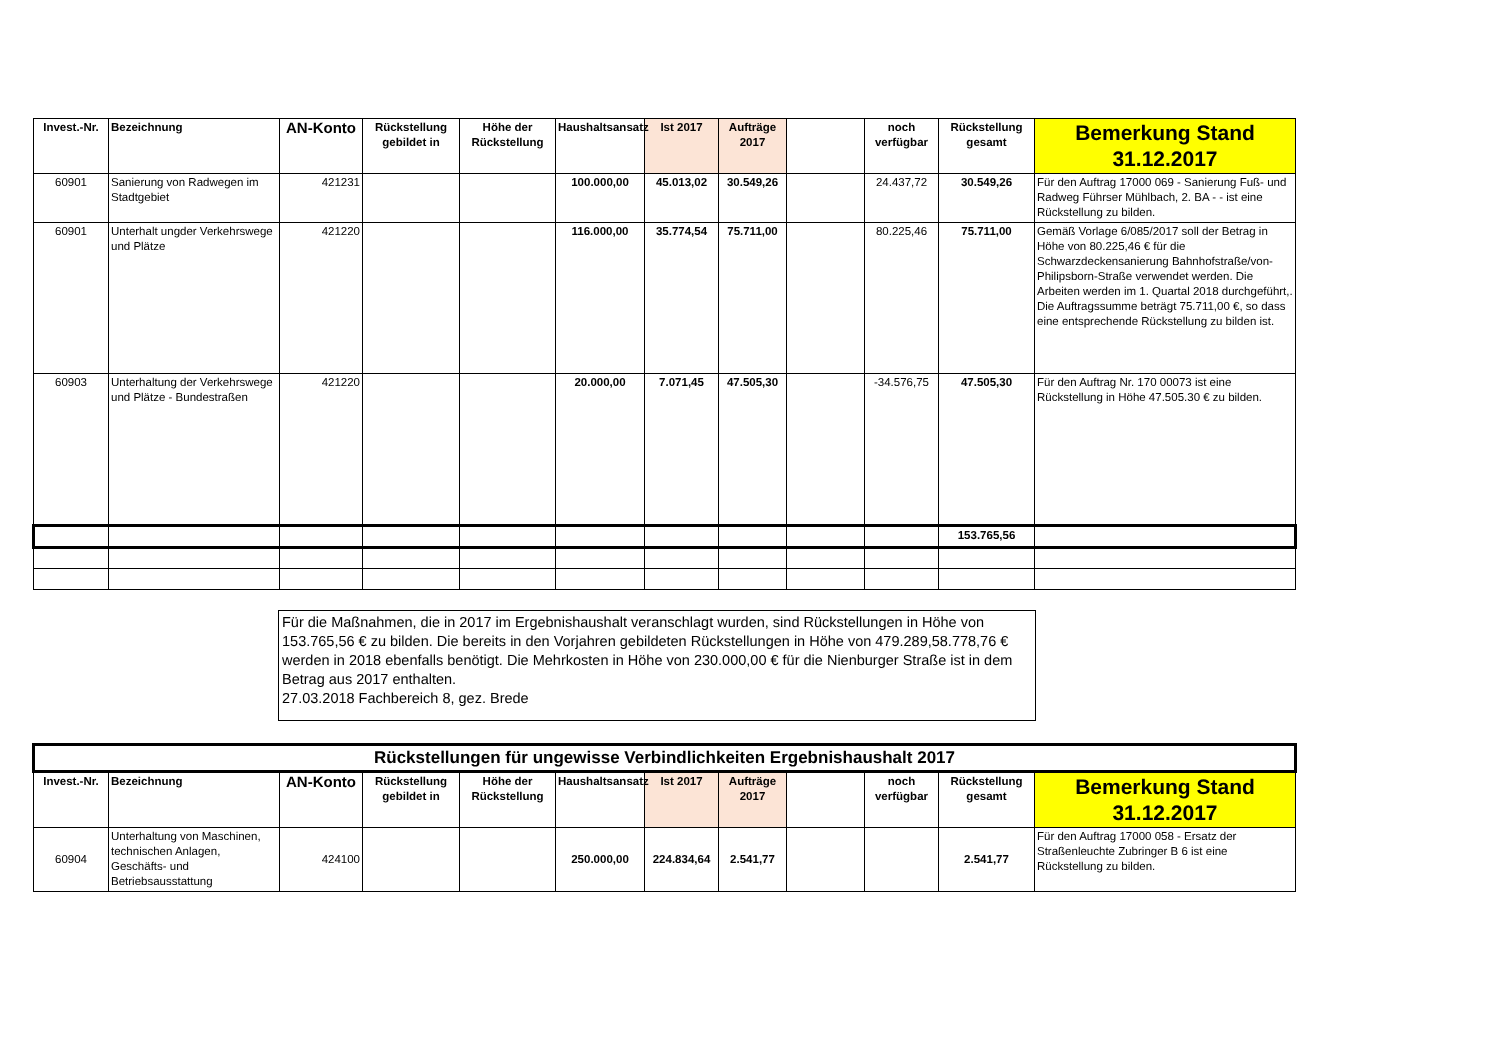| Invest.-Nr. | Bezeichnung | AN-Konto | Rückstellung gebildet in | Höhe der Rückstellung | Haushaltsansatz | Ist 2017 | Aufträge 2017 | | noch verfügbar | Rückstellung gesamt | Bemerkung Stand 31.12.2017 |
| --- | --- | --- | --- | --- | --- | --- | --- | --- | --- | --- | --- |
| 60901 | Sanierung von Radwegen im Stadtgebiet | 421231 | | | 100.000,00 | 45.013,02 | 30.549,26 | | 24.437,72 | 30.549,26 | Für den Auftrag 17000 069 - Sanierung Fuß- und Radweg Führser Mühlbach, 2. BA - - ist eine Rückstellung zu bilden. |
| 60901 | Unterhalt ungder Verkehrswege und Plätze | 421220 | | | 116.000,00 | 35.774,54 | 75.711,00 | | 80.225,46 | 75.711,00 | Gemäß Vorlage 6/085/2017 soll der Betrag in Höhe von 80.225,46 € für die Schwarzdeckensanierung Bahnhofstraße/von-Philipsborn-Straße verwendet werden. Die Arbeiten werden im 1. Quartal 2018 durchgeführt,. Die Auftragssumme beträgt 75.711,00 €, so dass eine entsprechende Rückstellung zu bilden ist. |
| 60903 | Unterhaltung der Verkehrswege und Plätze - Bundestraßen | 421220 | | | 20.000,00 | 7.071,45 | 47.505,30 | | -34.576,75 | 47.505,30 | Für den Auftrag Nr. 170 00073 ist eine Rückstellung in Höhe 47.505.30 € zu bilden. |
| | | | | | | | | | | 153.765,56 | |
Für die Maßnahmen, die in 2017 im Ergebnishaushalt veranschlagt wurden, sind Rückstellungen in Höhe von 153.765,56 € zu bilden. Die bereits in den Vorjahren gebildeten Rückstellungen in Höhe von 479.289,58.778,76 € werden in 2018 ebenfalls benötigt. Die Mehrkosten in Höhe von 230.000,00 € für die Nienburger Straße ist in dem Betrag aus 2017 enthalten.
27.03.2018 Fachbereich 8, gez. Brede
| Rückstellungen für ungewisse Verbindlichkeiten Ergebnishaushalt 2017 | | | | | | | | | | | |
| --- | --- | --- | --- | --- | --- | --- | --- | --- | --- | --- | --- |
| Invest.-Nr. | Bezeichnung | AN-Konto | Rückstellung gebildet in | Höhe der Rückstellung | Haushaltsansatz | Ist 2017 | Aufträge 2017 | | noch verfügbar | Rückstellung gesamt | Bemerkung Stand 31.12.2017 |
| 60904 | Unterhaltung von Maschinen, technischen Anlagen, Geschäfts- und Betriebsausstattung | 424100 | | | 250.000,00 | 224.834,64 | 2.541,77 | | | 2.541,77 | Für den Auftrag 17000 058 - Ersatz der Straßenleuchte Zubringer B 6 ist eine Rückstellung zu bilden. |